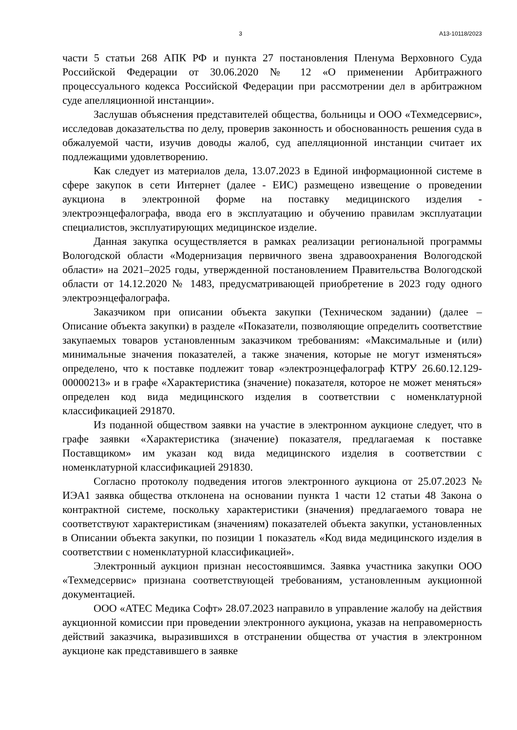3 А13-10118/2023
части 5 статьи 268 АПК РФ и пункта 27 постановления Пленума Верховного Суда Российской Федерации от 30.06.2020 № 12 «О применении Арбитражного процессуального кодекса Российской Федерации при рассмотрении дел в арбитражном суде апелляционной инстанции».
Заслушав объяснения представителей общества, больницы и ООО «Техмедсервис», исследовав доказательства по делу, проверив законность и обоснованность решения суда в обжалуемой части, изучив доводы жалоб, суд апелляционной инстанции считает их подлежащими удовлетворению.
Как следует из материалов дела, 13.07.2023 в Единой информационной системе в сфере закупок в сети Интернет (далее - ЕИС) размещено извещение о проведении аукциона в электронной форме на поставку медицинского изделия - электроэнцефалографа, ввода его в эксплуатацию и обучению правилам эксплуатации специалистов, эксплуатирующих медицинское изделие.
Данная закупка осуществляется в рамках реализации региональной программы Вологодской области «Модернизация первичного звена здравоохранения Вологодской области» на 2021–2025 годы, утвержденной постановлением Правительства Вологодской области от 14.12.2020 № 1483, предусматривающей приобретение в 2023 году одного электроэнцефалографа.
Заказчиком при описании объекта закупки (Техническом задании) (далее – Описание объекта закупки) в разделе «Показатели, позволяющие определить соответствие закупаемых товаров установленным заказчиком требованиям: «Максимальные и (или) минимальные значения показателей, а также значения, которые не могут изменяться» определено, что к поставке подлежит товар «электроэнцефалограф КТРУ 26.60.12.129-00000213» и в графе «Характеристика (значение) показателя, которое не может меняться» определен код вида медицинского изделия в соответствии с номенклатурной классификацией 291870.
Из поданной обществом заявки на участие в электронном аукционе следует, что в графе заявки «Характеристика (значение) показателя, предлагаемая к поставке Поставщиком» им указан код вида медицинского изделия в соответствии с номенклатурной классификацией 291830.
Согласно протоколу подведения итогов электронного аукциона от 25.07.2023 № ИЭА1 заявка общества отклонена на основании пункта 1 части 12 статьи 48 Закона о контрактной системе, поскольку характеристики (значения) предлагаемого товара не соответствуют характеристикам (значениям) показателей объекта закупки, установленных в Описании объекта закупки, по позиции 1 показатель «Код вида медицинского изделия в соответствии с номенклатурной классификацией».
Электронный аукцион признан несостоявшимся. Заявка участника закупки ООО «Техмедсервис» признана соответствующей требованиям, установленным аукционной документацией.
ООО «АТЕС Медика Софт» 28.07.2023 направило в управление жалобу на действия аукционной комиссии при проведении электронного аукциона, указав на неправомерность действий заказчика, выразившихся в отстранении общества от участия в электронном аукционе как представившего в заявке